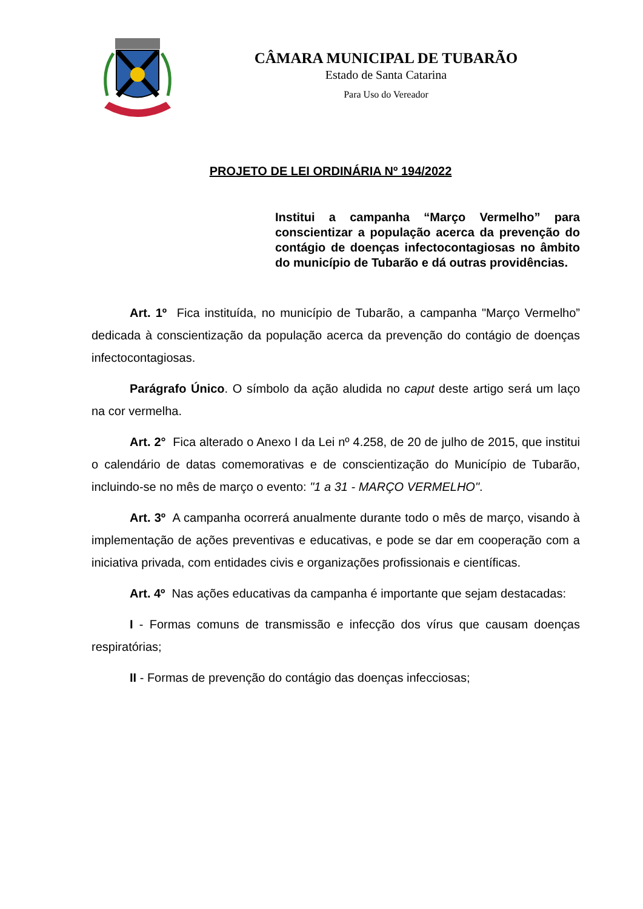CÂMARA MUNICIPAL DE TUBARÃO
Estado de Santa Catarina
Para Uso do Vereador
PROJETO DE LEI ORDINÁRIA Nº 194/2022
Institui a campanha “Março Vermelho” para conscientizar a população acerca da prevenção do contágio de doenças infectocontagiosas no âmbito do município de Tubarão e dá outras providências.
Art. 1º Fica instituída, no município de Tubarão, a campanha "Março Vermelho” dedicada à conscientização da população acerca da prevenção do contágio de doenças infectocontagiosas.
Parágrafo Único. O símbolo da ação aludida no caput deste artigo será um laço na cor vermelha.
Art. 2° Fica alterado o Anexo I da Lei nº 4.258, de 20 de julho de 2015, que institui o calendário de datas comemorativas e de conscientização do Município de Tubarão, incluindo-se no mês de março o evento: "1 a 31 - MARÇO VERMELHO".
Art. 3º A campanha ocorrerá anualmente durante todo o mês de março, visando à implementação de ações preventivas e educativas, e pode se dar em cooperação com a iniciativa privada, com entidades civis e organizações profissionais e científicas.
Art. 4º Nas ações educativas da campanha é importante que sejam destacadas:
I - Formas comuns de transmissão e infecção dos vírus que causam doenças respiratórias;
II - Formas de prevenção do contágio das doenças infecciosas;